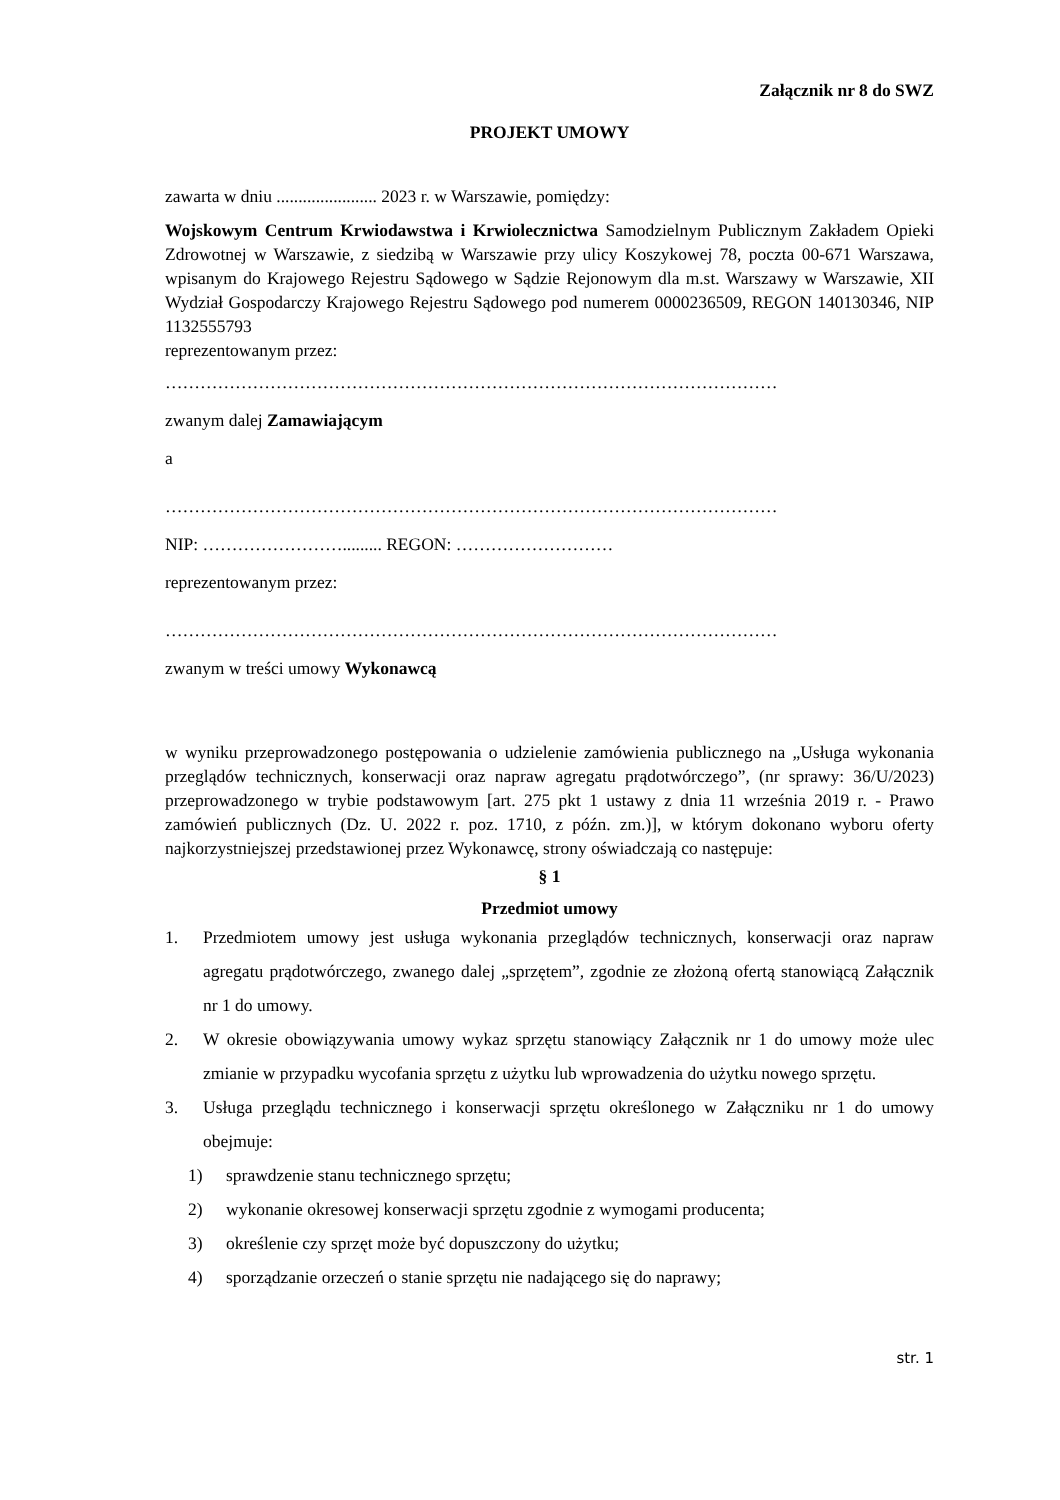Załącznik nr 8 do SWZ
PROJEKT UMOWY
zawarta w dniu ....................... 2023 r. w Warszawie, pomiędzy:
Wojskowym Centrum Krwiodawstwa i Krwiolecznictwa Samodzielnym Publicznym Zakładem Opieki Zdrowotnej w Warszawie, z siedzibą w Warszawie przy ulicy Koszykowej 78, poczta 00-671 Warszawa, wpisanym do Krajowego Rejestru Sądowego w Sądzie Rejonowym dla m.st. Warszawy w Warszawie, XII Wydział Gospodarczy Krajowego Rejestru Sądowego pod numerem 0000236509, REGON 140130346, NIP 1132555793
reprezentowanym przez:
……………………………………………………………………………………………
zwanym dalej Zamawiającym
a
……………………………………………………………………………………………
NIP: ……………………......... REGON: ………………………
reprezentowanym przez:
……………………………………………………………………………………………
zwanym w treści umowy Wykonawcą
w wyniku przeprowadzonego postępowania o udzielenie zamówienia publicznego na „Usługa wykonania przeglądów technicznych, konserwacji oraz napraw agregatu prądotwórczego”, (nr sprawy: 36/U/2023) przeprowadzonego w trybie podstawowym [art. 275 pkt 1 ustawy z dnia 11 września 2019 r. - Prawo zamówień publicznych (Dz. U. 2022 r. poz. 1710, z późn. zm.)], w którym dokonano wyboru oferty najkorzystniejszej przedstawionej przez Wykonawcę, strony oświadczają co następuje:
§ 1
Przedmiot umowy
1. Przedmiotem umowy jest usługa wykonania przeglądów technicznych, konserwacji oraz napraw agregatu prądotwórczego, zwanego dalej „sprzętem”, zgodnie ze złożoną ofertą stanowiącą Załącznik nr 1 do umowy.
2. W okresie obowiązywania umowy wykaz sprzętu stanowiący Załącznik nr 1 do umowy może ulec zmianie w przypadku wycofania sprzętu z użytku lub wprowadzenia do użytku nowego sprzętu.
3. Usługa przeglądu technicznego i konserwacji sprzętu określonego w Załączniku nr 1 do umowy obejmuje:
1) sprawdzenie stanu technicznego sprzętu;
2) wykonanie okresowej konserwacji sprzętu zgodnie z wymogami producenta;
3) określenie czy sprzęt może być dopuszczony do użytku;
4) sporządzanie orzeczeń o stanie sprzętu nie nadającego się do naprawy;
str. 1